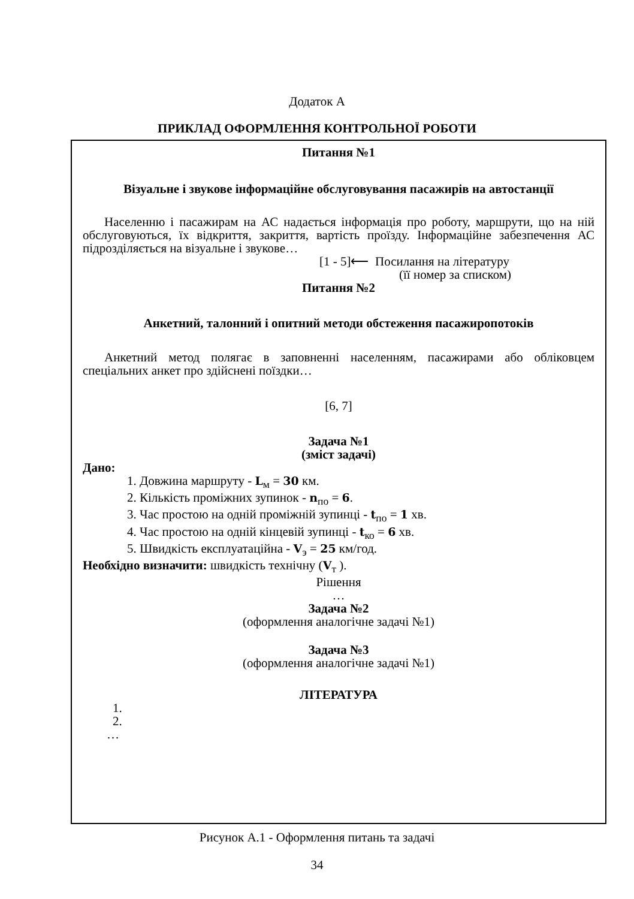Додаток А
ПРИКЛАД ОФОРМЛЕННЯ КОНТРОЛЬНОЇ РОБОТИ
Питання №1
Візуальне і звукове інформаційне обслуговування пасажирів на автостанції
Населенню і пасажирам на АС надається інформація про роботу, маршрути, що на ній обслуговуються, їх відкриття, закриття, вартість проїзду. Інформаційне забезпечення АС підрозділяється на візуальне і звукове…
[1 - 5]⟵ Посилання на літературу
(її номер за списком)
Питання №2
Анкетний, талонний і опитний методи обстеження пасажиропотоків
Анкетний метод полягає в заповненні населенням, пасажирами або обліковцем спеціальних анкет про здійснені поїздки…
[6, 7]
Задача №1
(зміст задачі)
Дано:
1. Довжина маршруту - L<sub>м</sub> = 30 км.
2. Кількість проміжних зупинок - n<sub>по</sub> = 6.
3. Час простою на одній проміжній зупинці - t<sub>по</sub> = 1 хв.
4. Час простою на одній кінцевій зупинці - t<sub>ко</sub> = 6 хв.
5. Швидкість експлуатаційна - V<sub>э</sub> = 25 км/год.
Необхідно визначити: швидкість технічну (V<sub>т</sub> ).
Рішення
…
Задача №2
(оформлення аналогічне задачі №1)
Задача №3
(оформлення аналогічне задачі №1)
ЛІТЕРАТУРА
1.
2.
…
Рисунок А.1 - Оформлення питань та задачі
34